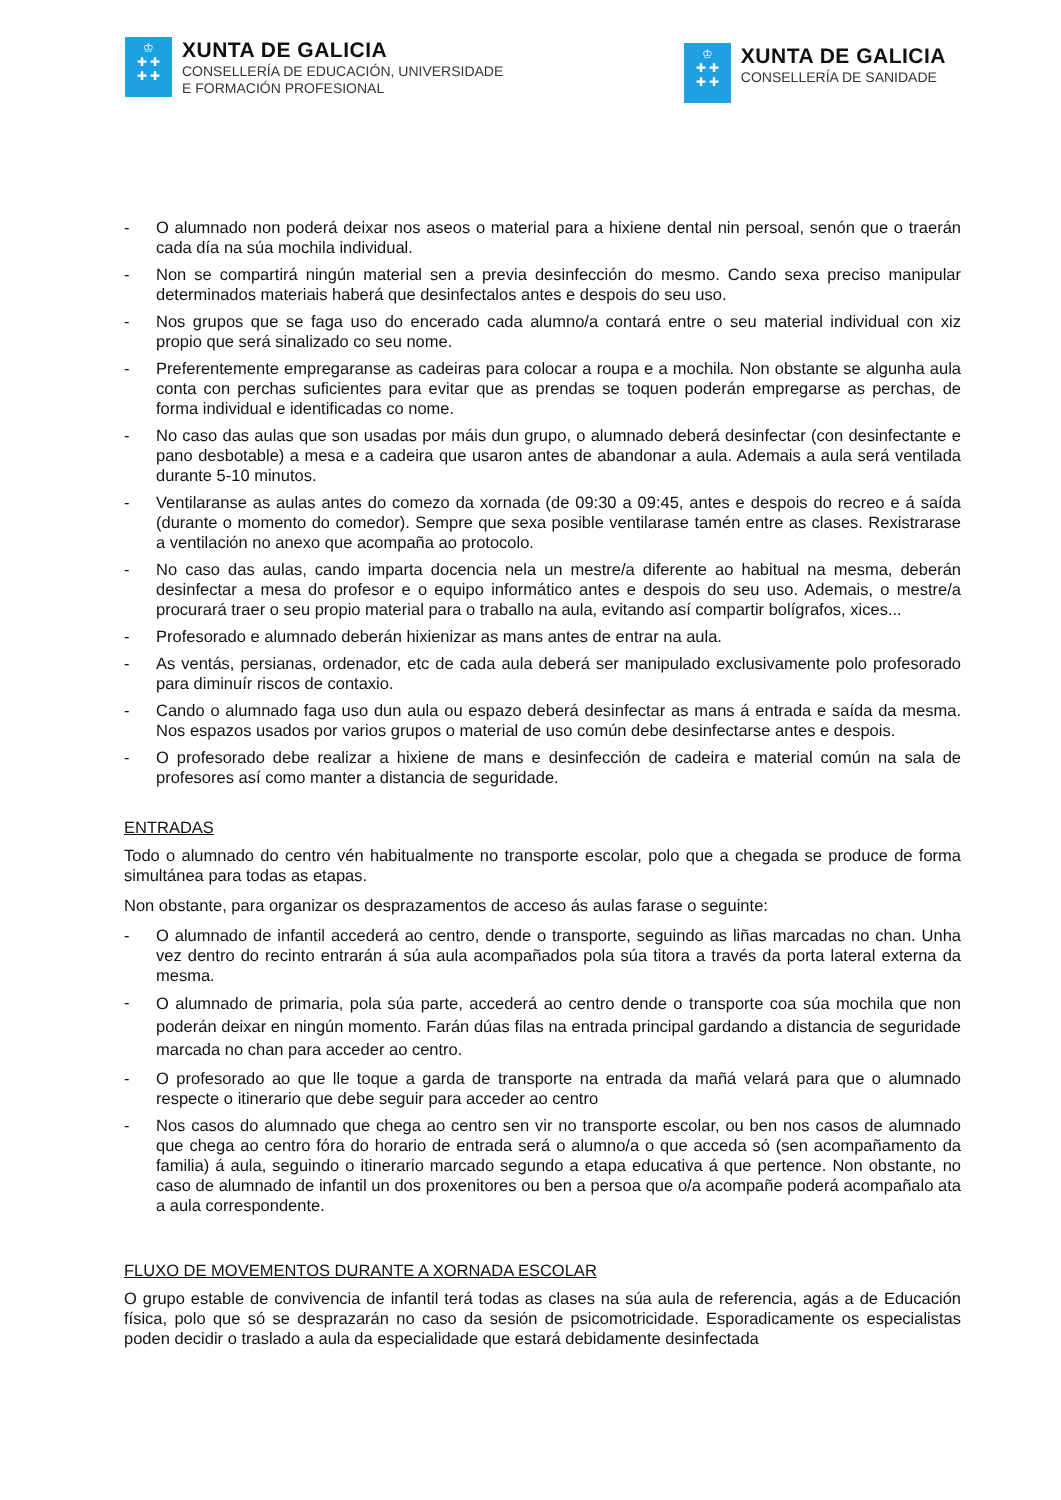♔
✚ ✚
✚ ✚
XUNTA DE GALICIA
CONSELLERÍA DE EDUCACIÓN, UNIVERSIDADE
E FORMACIÓN PROFESIONAL
♔
✚ ✚
✚ ✚
XUNTA DE GALICIA
CONSELLERÍA DE SANIDADE
- O alumnado non poderá deixar nos aseos o material para a hixiene dental nin persoal, senón que o traerán cada día na súa mochila individual.
- Non se compartirá ningún material sen a previa desinfección do mesmo. Cando sexa preciso manipular determinados materiais haberá que desinfectalos antes e despois do seu uso.
- Nos grupos que se faga uso do encerado cada alumno/a contará entre o seu material individual con xiz propio que será sinalizado co seu nome.
- Preferentemente empregaranse as cadeiras para colocar a roupa e a mochila. Non obstante se algunha aula conta con perchas suficientes para evitar que as prendas se toquen poderán empregarse as perchas, de forma individual e identificadas co nome.
- No caso das aulas que son usadas por máis dun grupo, o alumnado deberá desinfectar (con desinfectante e pano desbotable) a mesa e a cadeira que usaron antes de abandonar a aula. Ademais a aula será ventilada durante 5-10 minutos.
- Ventilaranse as aulas antes do comezo da xornada (de 09:30 a 09:45, antes e despois do recreo e á saída (durante o momento do comedor). Sempre que sexa posible ventilarase tamén entre as clases. Rexistrarase a ventilación no anexo que acompaña ao protocolo.
- No caso das aulas, cando imparta docencia nela un mestre/a diferente ao habitual na mesma, deberán desinfectar a mesa do profesor e o equipo informático antes e despois do seu uso. Ademais, o mestre/a procurará traer o seu propio material para o traballo na aula, evitando así compartir bolígrafos, xices...
- Profesorado e alumnado deberán hixienizar as mans antes de entrar na aula.
- As ventás, persianas, ordenador, etc de cada aula deberá ser manipulado exclusivamente polo profesorado para diminuír riscos de contaxio.
- Cando o alumnado faga uso dun aula ou espazo deberá desinfectar as mans á entrada e saída da mesma. Nos espazos usados por varios grupos o material de uso común debe desinfectarse antes e despois.
- O profesorado debe realizar a hixiene de mans e desinfección de cadeira e material común na sala de profesores así como manter a distancia de seguridade.
ENTRADAS
Todo o alumnado do centro vén habitualmente no transporte escolar, polo que a chegada se produce de forma simultánea para todas as etapas.
Non obstante, para organizar os desprazamentos de acceso ás aulas farase o seguinte:
- O alumnado de infantil accederá ao centro, dende o transporte, seguindo as liñas marcadas no chan. Unha vez dentro do recinto entrarán á súa aula acompañados pola súa titora a través da porta lateral externa da mesma.
- O alumnado de primaria, pola súa parte, accederá ao centro dende o transporte coa súa mochila que non poderán deixar en ningún momento. Farán dúas filas na entrada principal gardando a distancia de seguridade marcada no chan para acceder ao centro.
- O profesorado ao que lle toque a garda de transporte na entrada da mañá velará para que o alumnado respecte o itinerario que debe seguir para acceder ao centro
- Nos casos do alumnado que chega ao centro sen vir no transporte escolar, ou ben nos casos de alumnado que chega ao centro fóra do horario de entrada será o alumno/a o que acceda só (sen acompañamento da familia) á aula, seguindo o itinerario marcado segundo a etapa educativa á que pertence. Non obstante, no caso de alumnado de infantil un dos proxenitores ou ben a persoa que o/a acompañe poderá acompañalo ata a aula correspondente.
FLUXO DE MOVEMENTOS DURANTE A XORNADA ESCOLAR
O grupo estable de convivencia de infantil terá todas as clases na súa aula de referencia, agás a de Educación física, polo que só se desprazarán no caso da sesión de psicomotricidade. Esporadicamente os especialistas poden decidir o traslado a aula da especialidade que estará debidamente desinfectada